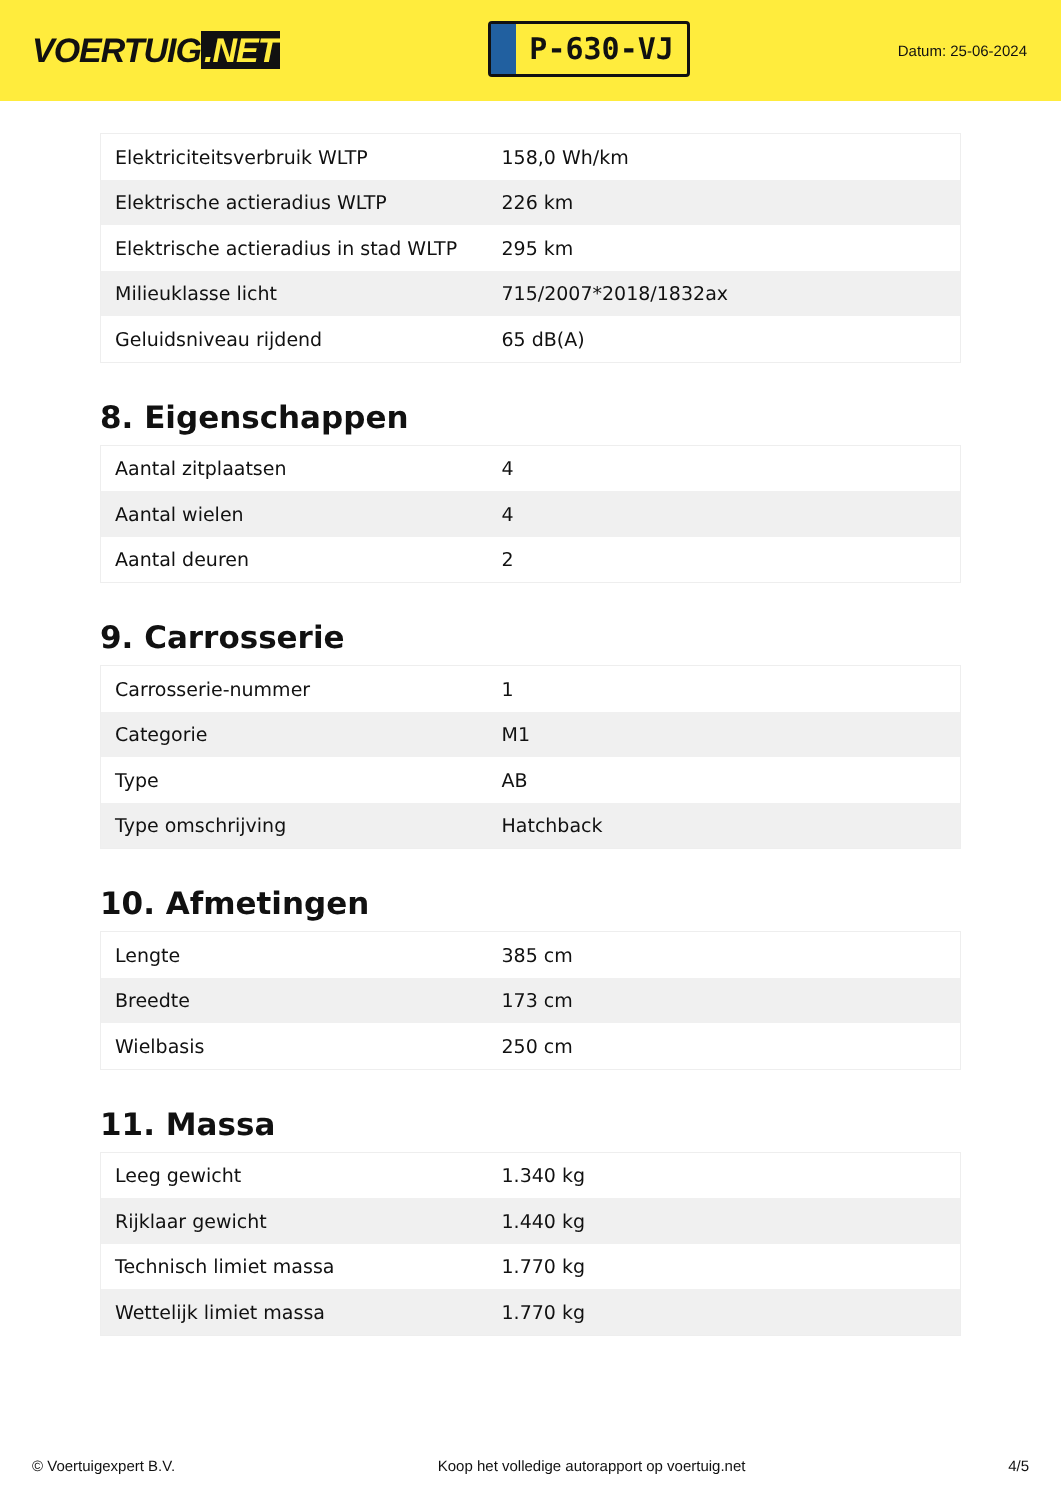VOERTUIG.NET
P-630-VJ
Datum: 25-06-2024
| Elektriciteitsverbruik WLTP | 158,0 Wh/km |
| Elektrische actieradius WLTP | 226 km |
| Elektrische actieradius in stad WLTP | 295 km |
| Milieuklasse licht | 715/2007*2018/1832ax |
| Geluidsniveau rijdend | 65 dB(A) |
8. Eigenschappen
| Aantal zitplaatsen | 4 |
| Aantal wielen | 4 |
| Aantal deuren | 2 |
9. Carrosserie
| Carrosserie-nummer | 1 |
| Categorie | M1 |
| Type | AB |
| Type omschrijving | Hatchback |
10. Afmetingen
| Lengte | 385 cm |
| Breedte | 173 cm |
| Wielbasis | 250 cm |
11. Massa
| Leeg gewicht | 1.340 kg |
| Rijklaar gewicht | 1.440 kg |
| Technisch limiet massa | 1.770 kg |
| Wettelijk limiet massa | 1.770 kg |
© Voertuigexpert B.V. Koop het volledige autorapport op voertuig.net 4/5